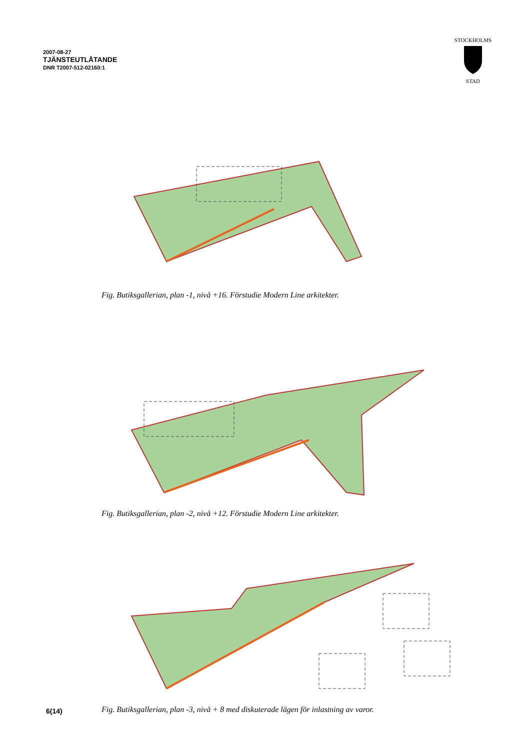2007-08-27
TJÄNSTEUTLÅTANDE
DNR T2007-512-02160:1
STOCKHOLMS
STAD
Fig. Butiksgallerian, plan -1, nivå +16. Förstudie Modern Line arkitekter.
Fig. Butiksgallerian, plan -2, nivå +12. Förstudie Modern Line arkitekter.
Fig. Butiksgallerian, plan -3, nivå + 8 med diskuterade lägen för inlastning av varor.
6(14)